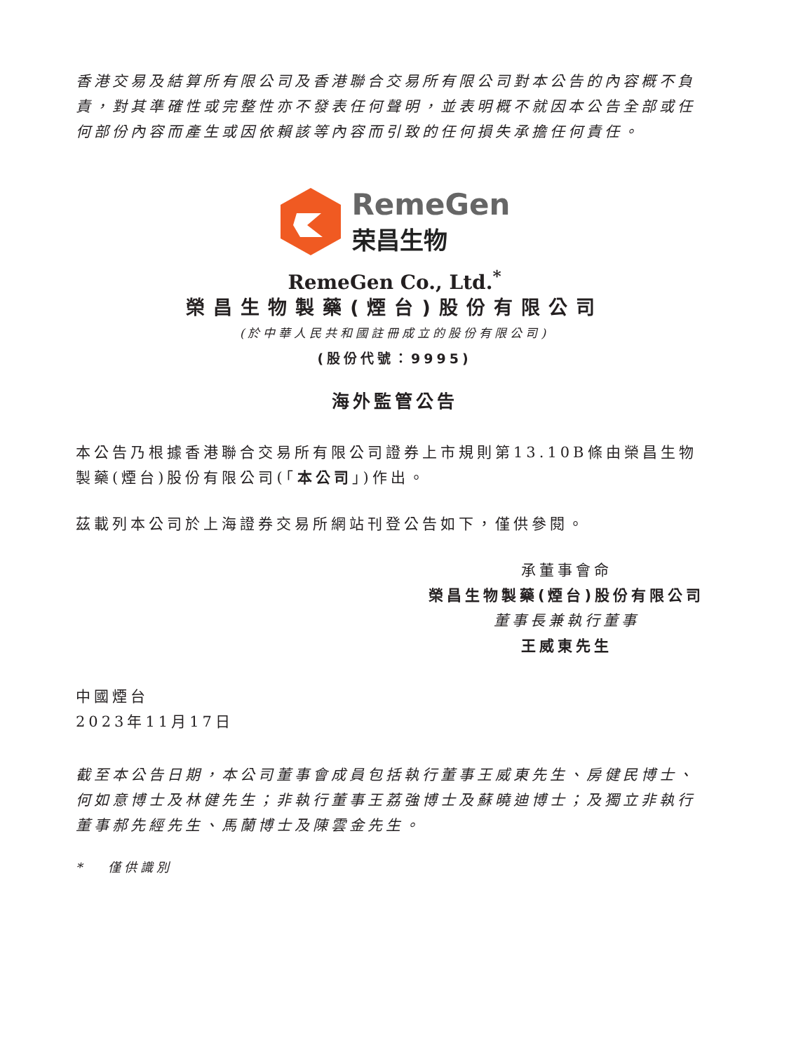香港交易及結算所有限公司及香港聯合交易所有限公司對本公告的內容概不負責，對其準確性或完整性亦不發表任何聲明，並表明概不就因本公告全部或任何部份內容而產生或因依賴該等內容而引致的任何損失承擔任何責任。
RemeGen
荣昌生物
RemeGen Co., Ltd.<sup>*</sup>
榮昌生物製藥(煙台)股份有限公司
(於中華人民共和國註冊成立的股份有限公司)
(股份代號：9995)
海外監管公告
本公告乃根據香港聯合交易所有限公司證券上市規則第13.10B條由榮昌生物製藥(煙台)股份有限公司(「本公司」)作出。
茲載列本公司於上海證券交易所網站刊登公告如下，僅供參閱。
承董事會命
榮昌生物製藥(煙台)股份有限公司
董事長兼執行董事
王威東先生
中國煙台
2023年11月17日
截至本公告日期，本公司董事會成員包括執行董事王威東先生、房健民博士、何如意博士及林健先生；非執行董事王荔強博士及蘇曉迪博士；及獨立非執行董事郝先經先生、馬蘭博士及陳雲金先生。
* 僅供識別